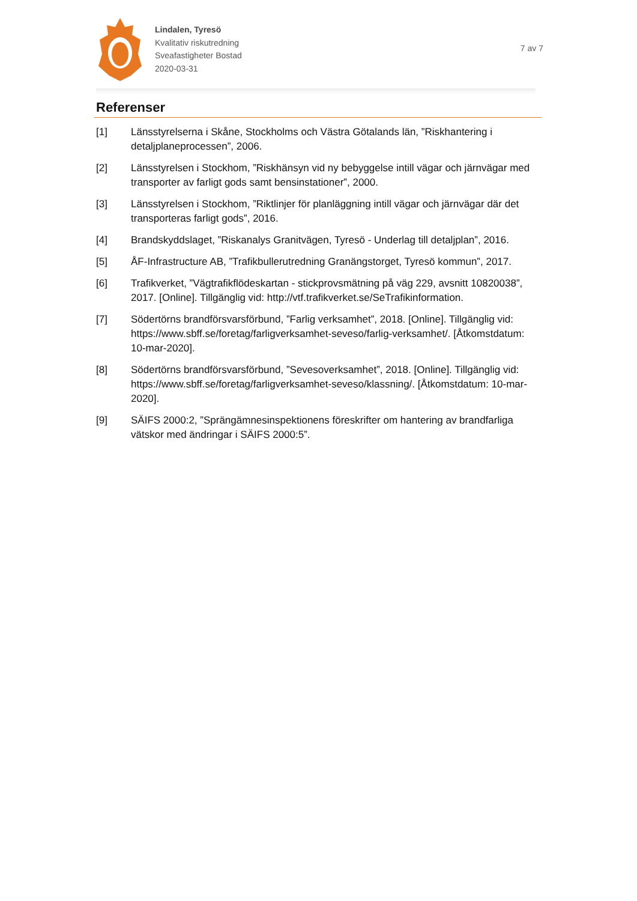Lindalen, Tyresö
Kvalitativ riskutredning
Sveafastigheter Bostad
2020-03-31
7 av 7
Referenser
[1] Länsstyrelserna i Skåne, Stockholms och Västra Götalands län, ”Riskhantering i detaljplaneprocessen”, 2006.
[2] Länsstyrelsen i Stockhom, ”Riskhänsyn vid ny bebyggelse intill vägar och järnvägar med transporter av farligt gods samt bensinstationer”, 2000.
[3] Länsstyrelsen i Stockhom, ”Riktlinjer för planläggning intill vägar och järnvägar där det transporteras farligt gods”, 2016.
[4] Brandskyddslaget, ”Riskanalys Granitvägen, Tyresö - Underlag till detaljplan”, 2016.
[5] ÅF-Infrastructure AB, ”Trafikbullerutredning Granängstorget, Tyresö kommun”, 2017.
[6] Trafikverket, ”Vägtrafikflödeskartan - stickprovsmätning på väg 229, avsnitt 10820038”, 2017. [Online]. Tillgänglig vid: http://vtf.trafikverket.se/SeTrafikinformation.
[7] Södertörns brandförsvarsförbund, ”Farlig verksamhet”, 2018. [Online]. Tillgänglig vid: https://www.sbff.se/foretag/farligverksamhet-seveso/farlig-verksamhet/. [Åtkomstdatum: 10-mar-2020].
[8] Södertörns brandförsvarsförbund, ”Sevesoverksamhet”, 2018. [Online]. Tillgänglig vid: https://www.sbff.se/foretag/farligverksamhet-seveso/klassning/. [Åtkomstdatum: 10-mar-2020].
[9] SÄIFS 2000:2, ”Sprängämnesinspektionens föreskrifter om hantering av brandfarliga vätskor med ändringar i SÄIFS 2000:5”.